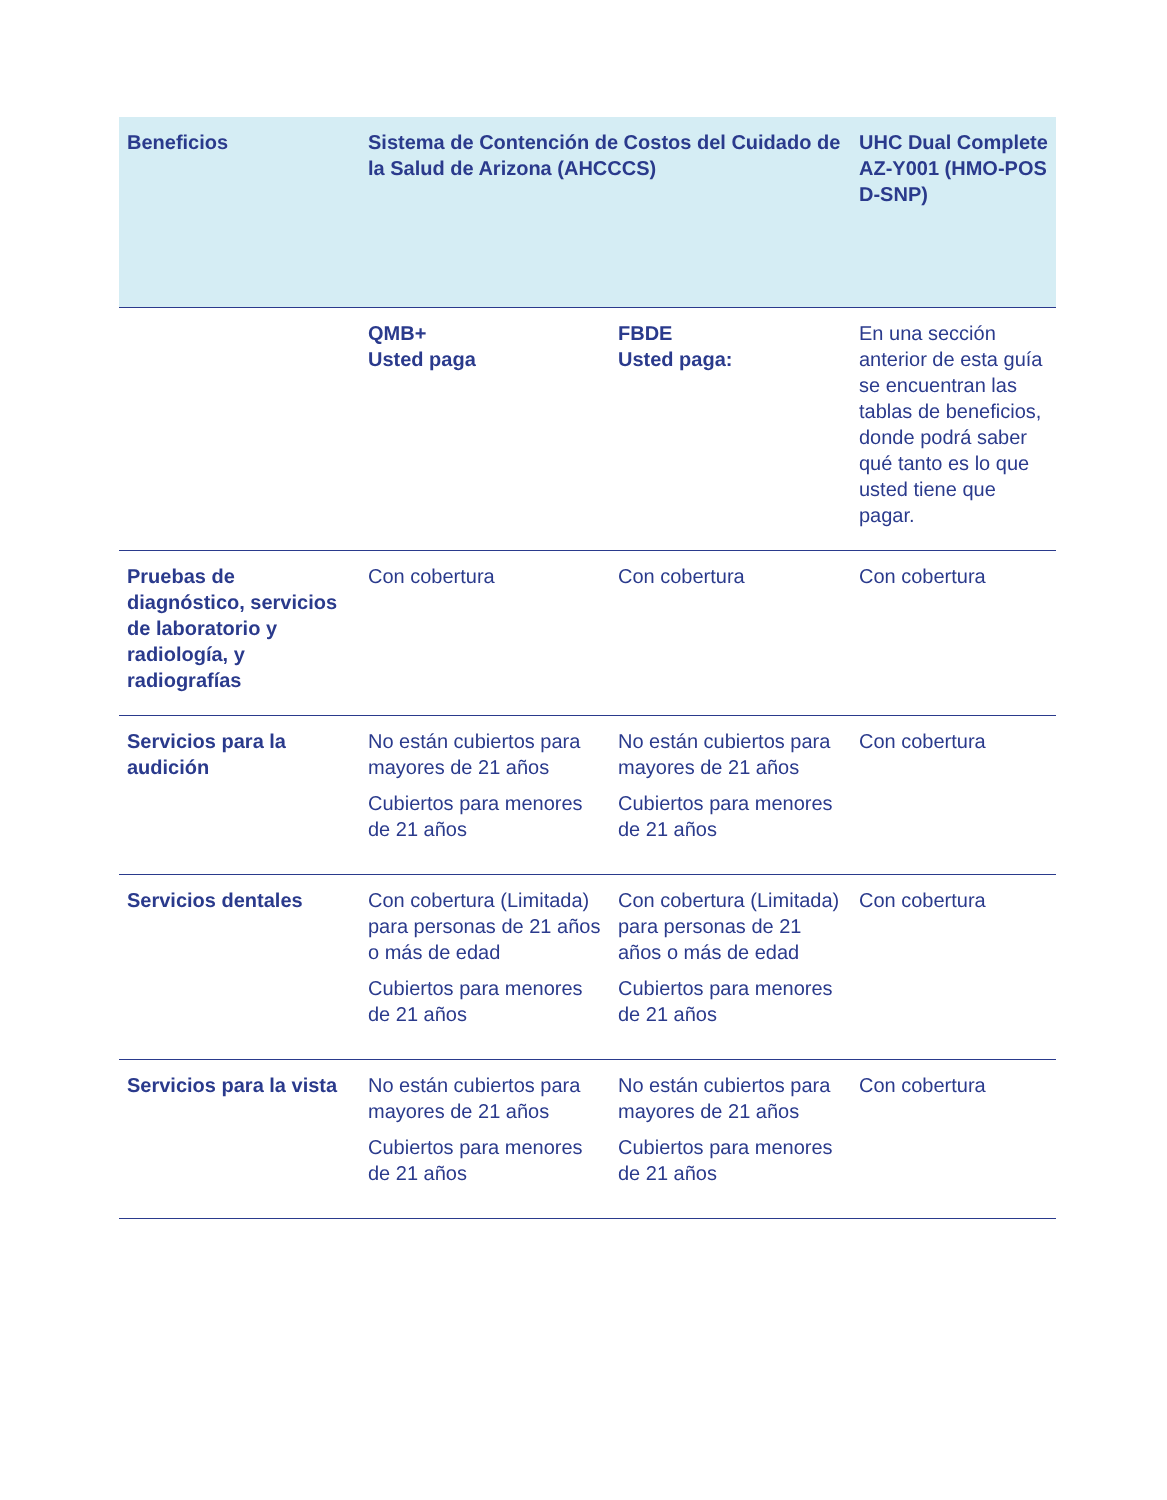| Beneficios | Sistema de Contención de Costos del Cuidado de la Salud de Arizona (AHCCCS) | | UHC Dual Complete AZ-Y001 (HMO-POS D-SNP) |
| --- | --- | --- | --- |
| | QMB+ Usted paga | FBDE Usted paga: | En una sección anterior de esta guía se encuentran las tablas de beneficios, donde podrá saber qué tanto es lo que usted tiene que pagar. |
| Pruebas de diagnóstico, servicios de laboratorio y radiología, y radiografías | Con cobertura | Con cobertura | Con cobertura |
| Servicios para la audición | No están cubiertos para mayores de 21 años Cubiertos para menores de 21 años | No están cubiertos para mayores de 21 años Cubiertos para menores de 21 años | Con cobertura |
| Servicios dentales | Con cobertura (Limitada) para personas de 21 años o más de edad Cubiertos para menores de 21 años | Con cobertura (Limitada) para personas de 21 años o más de edad Cubiertos para menores de 21 años | Con cobertura |
| Servicios para la vista | No están cubiertos para mayores de 21 años Cubiertos para menores de 21 años | No están cubiertos para mayores de 21 años Cubiertos para menores de 21 años | Con cobertura |